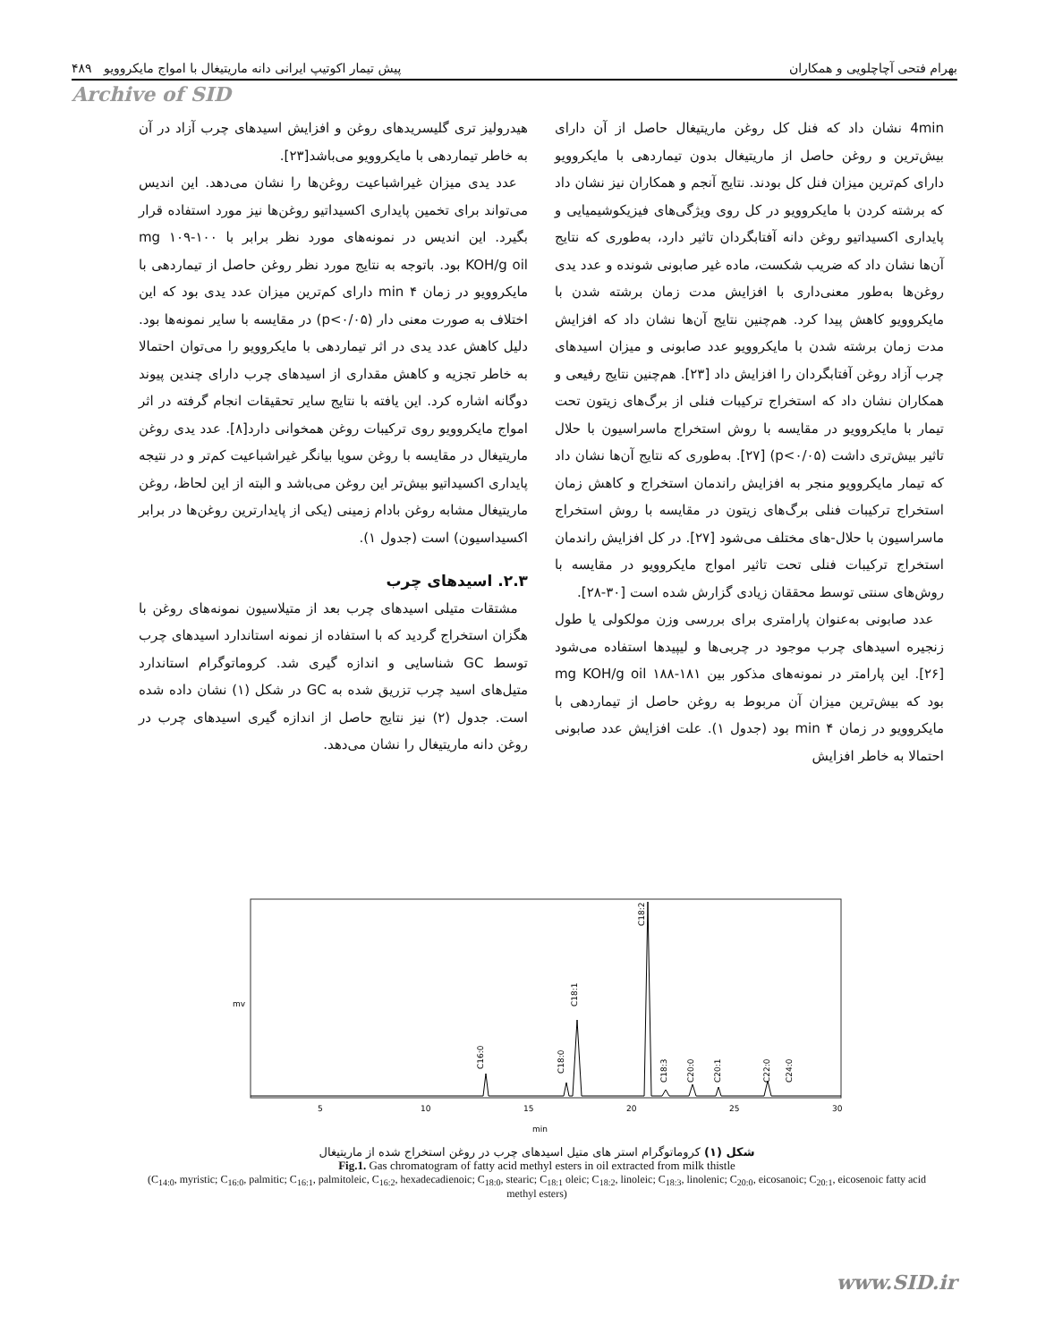بهرام فتحی آچاچلویی و همکاران پیش تیمار اکوتیپ ایرانی دانه ماریتیغال با امواج مایکروویو ۴۸۹
Archive of SID
4min نشان داد که فنل کل روغن ماریتیغال حاصل از آن دارای بیش‌ترین و روغن حاصل از ماریتیغال بدون تیماردهی با مایکروویو دارای کم‌ترین میزان فنل کل بودند. نتایج آنجم و همکاران نیز نشان داد که برشته کردن با مایکروویو در کل روی ویژگی‌های فیزیکوشیمیایی و پایداری اکسیداتیو روغن دانه آفتابگردان تاثیر دارد، به‌طوری که نتایج آن‌ها نشان داد که ضریب شکست، ماده غیر صابونی شونده و عدد یدی روغن‌ها به‌طور معنی‌داری با افزایش مدت زمان برشته شدن با مایکروویو کاهش پیدا کرد. هم‌چنین نتایج آن‌ها نشان داد که افزایش مدت زمان برشته شدن با مایکروویو عدد صابونی و میزان اسیدهای چرب آزاد روغن آفتابگردان را افزایش داد [۲۳]. هم‌چنین نتایج رفیعی و همکاران نشان داد که استخراج ترکیبات فنلی از برگ‌های زیتون تحت تیمار با مایکروویو در مقایسه با روش استخراج ماسراسیون با حلال تاثیر بیش‌تری داشت (p<۰/۰۵) [۲۷]. به‌طوری که نتایج آن‌ها نشان داد که تیمار مایکروویو منجر به افزایش راندمان استخراج و کاهش زمان استخراج ترکیبات فنلی برگ‌های زیتون در مقایسه با روش استخراج ماسراسیون با حلال-های مختلف می‌شود [۲۷]. در کل افزایش راندمان استخراج ترکیبات فنلی تحت تاثیر امواج مایکروویو در مقایسه با روش‌های سنتی توسط محققان زیادی گزارش شده است [۳۰-۲۸].
عدد صابونی به‌عنوان پارامتری برای بررسی وزن مولکولی یا طول زنجیره اسیدهای چرب موجود در چربی‌ها و لیپیدها استفاده می‌شود [۲۶]. این پارامتر در نمونه‌های مذکور بین ۱۸۱-۱۸۸ mg KOH/g oil بود که بیش‌ترین میزان آن مربوط به روغن حاصل از تیماردهی با مایکروویو در زمان ۴ min بود (جدول ۱). علت افزایش عدد صابونی احتمالا به خاطر افزایش
هیدرولیز تری گلیسریدهای روغن و افزایش اسیدهای چرب آزاد در آن به خاطر تیماردهی با مایکروویو می‌باشد[۲۳].
عدد یدی میزان غیراشباعیت روغن‌ها را نشان می‌دهد. این اندیس می‌تواند برای تخمین پایداری اکسیداتیو روغن‌ها نیز مورد استفاده قرار بگیرد. این اندیس در نمونه‌های مورد نظر برابر با ۱۰۰-۱۰۹ mg KOH/g oil بود. باتوجه به نتایج مورد نظر روغن حاصل از تیماردهی با مایکروویو در زمان ۴ min دارای کم‌ترین میزان عدد یدی بود که این اختلاف به صورت معنی دار (p<۰/۰۵) در مقایسه با سایر نمونه‌ها بود. دلیل کاهش عدد یدی در اثر تیماردهی با مایکروویو را می‌توان احتمالا به خاطر تجزیه و کاهش مقداری از اسیدهای چرب دارای چندین پیوند دوگانه اشاره کرد. این یافته با نتایج سایر تحقیقات انجام گرفته در اثر امواج مایکروویو روی ترکیبات روغن همخوانی دارد[۸]. عدد یدی روغن ماریتیغال در مقایسه با روغن سویا بیانگر غیراشباعیت کم‌تر و در نتیجه پایداری اکسیداتیو بیش‌تر این روغن می‌باشد و البته از این لحاظ، روغن ماریتیغال مشابه روغن بادام زمینی (یکی از پایدارترین روغن‌ها در برابر اکسیداسیون) است (جدول ۱).
۲.۳. اسیدهای چرب
مشتقات متیلی اسیدهای چرب بعد از متیلاسیون نمونه‌های روغن با هگزان استخراج گردید که با استفاده از نمونه استاندارد اسیدهای چرب توسط GC شناسایی و اندازه گیری شد. کروماتوگرام استاندارد متیل‌های اسید چرب تزریق شده به GC در شکل (۱) نشان داده شده است. جدول (۲) نیز نتایج حاصل از اندازه گیری اسیدهای چرب در روغن دانه ماریتیغال را نشان می‌دهد.
mv
C16:0
C18:0
C18:1
C18:2
C18:3
C20:0
C20:1
C22:0
C24:0
5
10
15
20
25
30
min
شکل (۱) کروماتوگرام استر های متیل اسیدهای چرب در روغن استخراج شده از ماریتیغال
Fig.1. Gas chromatogram of fatty acid methyl esters in oil extracted from milk thistle
(C<sub>14:0</sub>, myristic; C<sub>16:0</sub>, palmitic; C<sub>16:1</sub>, palmitoleic, C<sub>16:2</sub>, hexadecadienoic; C<sub>18:0</sub>, stearic; C<sub>18:1</sub> oleic; C<sub>18:2</sub>, linoleic; C<sub>18:3</sub>, linolenic; C<sub>20:0</sub>, eicosanoic; C<sub>20:1</sub>, eicosenoic fatty acid methyl esters)
www.SID.ir